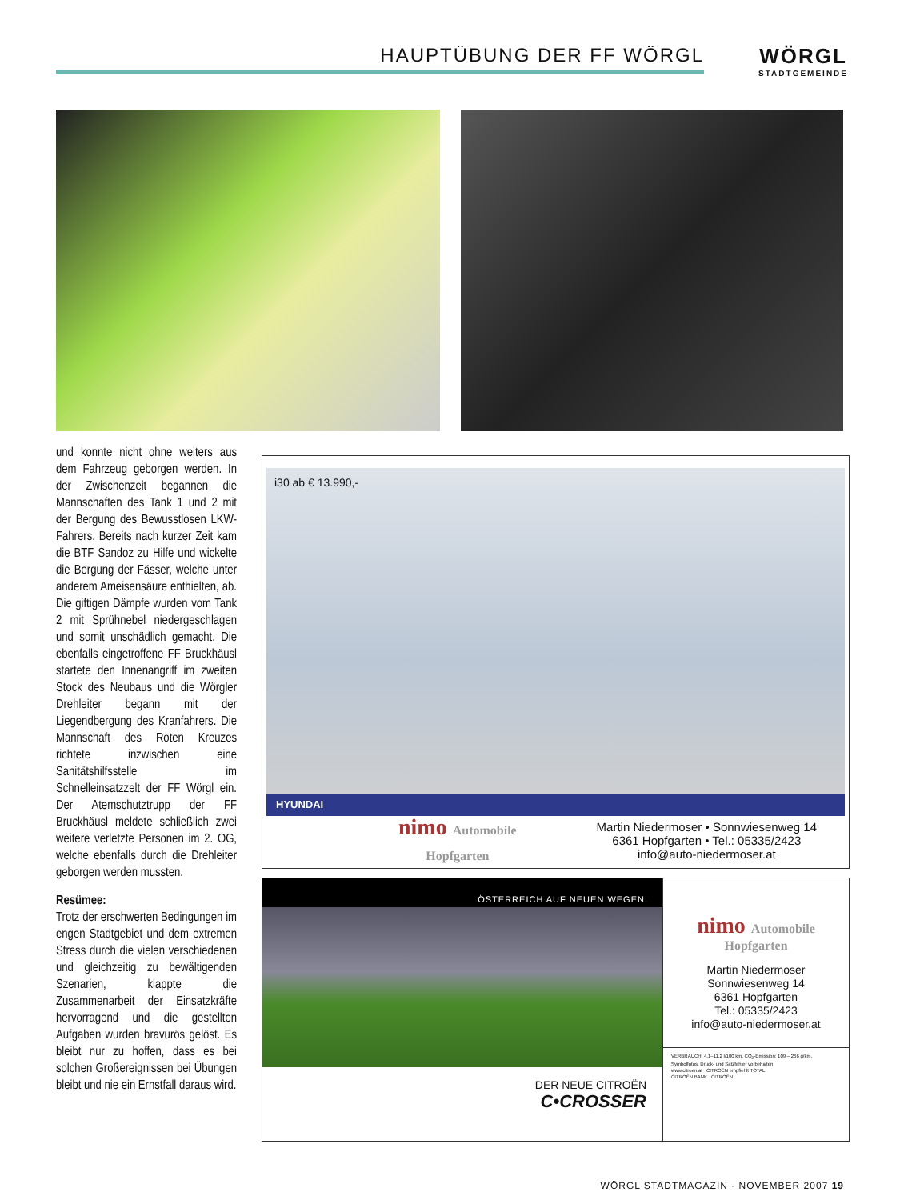HAUPTÜBUNG DER FF WÖRGL WÖRGL
STADTGEMEINDE
und konnte nicht ohne weiters aus dem Fahrzeug geborgen werden. In der Zwischenzeit begannen die Mannschaften des Tank 1 und 2 mit der Bergung des Bewusstlosen LKW-Fahrers. Bereits nach kurzer Zeit kam die BTF Sandoz zu Hilfe und wickelte die Bergung der Fässer, welche unter anderem Ameisensäure enthielten, ab. Die giftigen Dämpfe wurden vom Tank 2 mit Sprühnebel niedergeschlagen und somit unschädlich gemacht. Die ebenfalls eingetroffene FF Bruckhäusl startete den Innenangriff im zweiten Stock des Neubaus und die Wörgler Drehleiter begann mit der Liegendbergung des Kranfahrers. Die Mannschaft des Roten Kreuzes richtete inzwischen eine Sanitätshilfsstelle im Schnelleinsatzzelt der FF Wörgl ein. Der Atemschutztrupp der FF Bruckhäusl meldete schließlich zwei weitere verletzte Personen im 2. OG, welche ebenfalls durch die Drehleiter geborgen werden mussten.
Resümee:
Trotz der erschwerten Bedingungen im engen Stadtgebiet und dem extremen Stress durch die vielen verschiedenen und gleichzeitig zu bewältigenden Szenarien, klappte die Zusammenarbeit der Einsatzkräfte hervorragend und die gestellten Aufgaben wurden bravurös gelöst. Es bleibt nur zu hoffen, dass es bei solchen Großereignissen bei Übungen bleibt und nie ein Ernstfall daraus wird.
i30 ab € 13.990,-
HYUNDAI
nimo Automobile
Hopfgarten
Martin Niedermoser • Sonnwiesenweg 14
6361 Hopfgarten • Tel.: 05335/2423
info@auto-niedermoser.at
ÖSTERREICH AUF NEUEN WEGEN.
DER NEUE CITROËN
C•CROSSER
nimo Automobile
Hopfgarten
Martin Niedermoser
Sonnwiesenweg 14
6361 Hopfgarten
Tel.: 05335/2423
info@auto-niedermoser.at
VERBRAUCH: 4,1–11,2 l/100 km. CO<sub>2</sub>-Emission: 109 – 266 g/km. Symbolfotos. Druck- und Satzfehler vorbehalten.
www.citroen.at CITROËN empfiehlt TOTAL
CITROËN BANK CITROËN
WÖRGL STADTMAGAZIN - NOVEMBER 2007 19